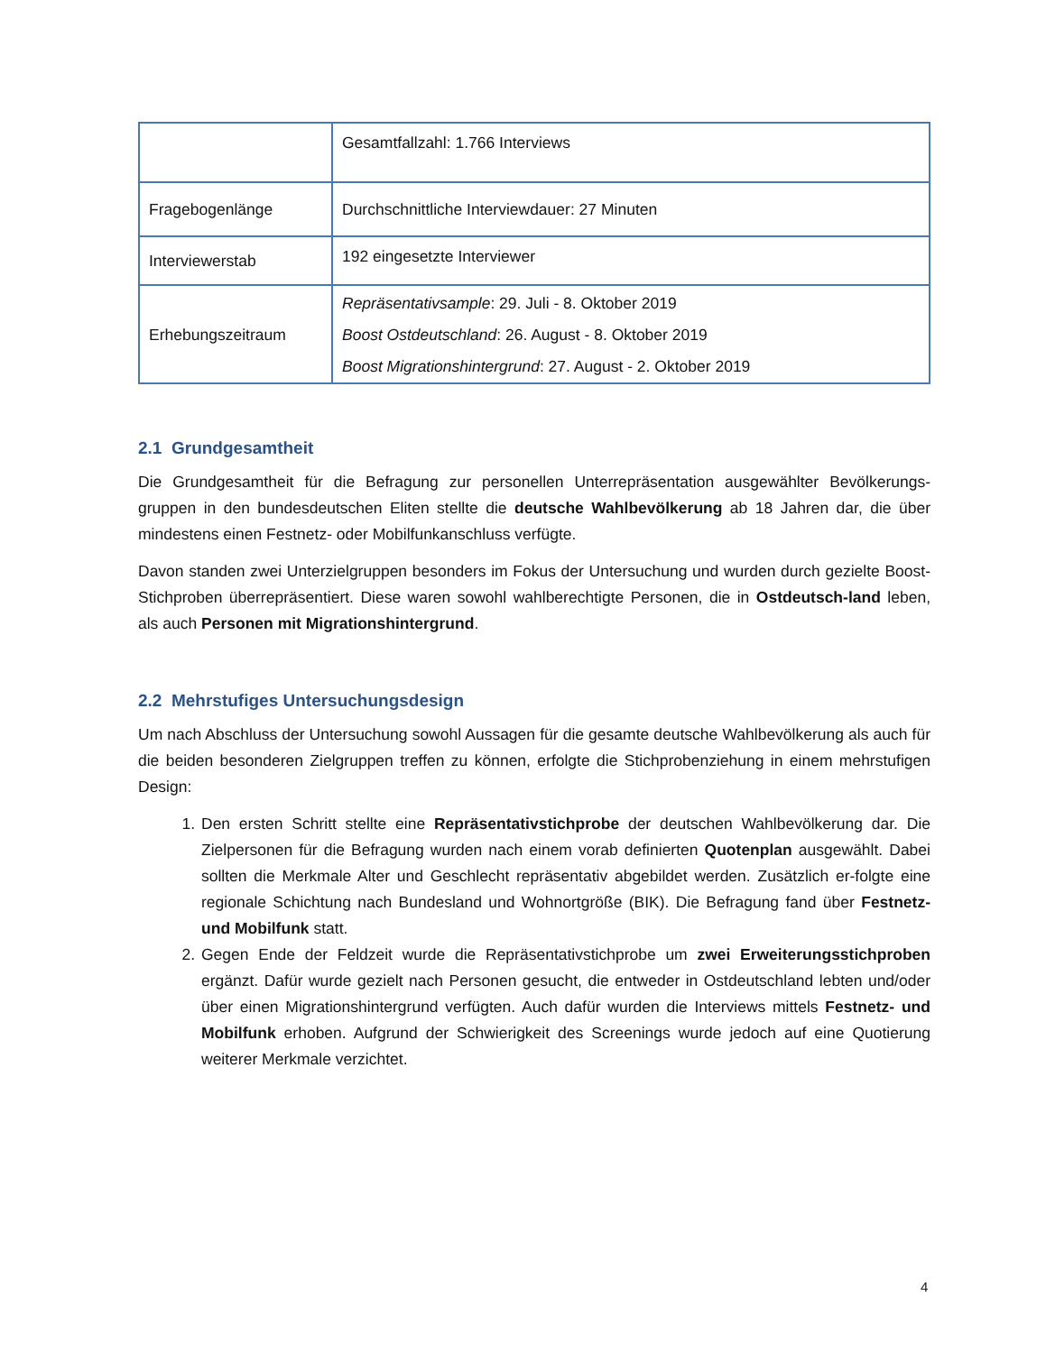| | Gesamtfallzahl: 1.766 Interviews |
| Fragebogenlänge | Durchschnittliche Interviewdauer: 27 Minuten |
| Interviewerstab | 192 eingesetzte Interviewer |
| Erhebungszeitraum | Repräsentativsample : 29. Juli - 8. Oktober 2019 Boost Ostdeutschland : 26. August - 8. Oktober 2019 Boost Migrationshintergrund : 27. August - 2. Oktober 2019 |
2.1 Grundgesamtheit
Die Grundgesamtheit für die Befragung zur personellen Unterrepräsentation ausgewählter Bevölkerungs-gruppen in den bundesdeutschen Eliten stellte die deutsche Wahlbevölkerung ab 18 Jahren dar, die über mindestens einen Festnetz- oder Mobilfunkanschluss verfügte.
Davon standen zwei Unterzielgruppen besonders im Fokus der Untersuchung und wurden durch gezielte Boost-Stichproben überrepräsentiert. Diese waren sowohl wahlberechtigte Personen, die in Ostdeutsch-land leben, als auch Personen mit Migrationshintergrund.
2.2 Mehrstufiges Untersuchungsdesign
Um nach Abschluss der Untersuchung sowohl Aussagen für die gesamte deutsche Wahlbevölkerung als auch für die beiden besonderen Zielgruppen treffen zu können, erfolgte die Stichprobenziehung in einem mehrstufigen Design:
1. Den ersten Schritt stellte eine Repräsentativstichprobe der deutschen Wahlbevölkerung dar. Die Zielpersonen für die Befragung wurden nach einem vorab definierten Quotenplan ausgewählt. Dabei sollten die Merkmale Alter und Geschlecht repräsentativ abgebildet werden. Zusätzlich er-folgte eine regionale Schichtung nach Bundesland und Wohnortgröße (BIK). Die Befragung fand über Festnetz- und Mobilfunk statt.
2. Gegen Ende der Feldzeit wurde die Repräsentativstichprobe um zwei Erweiterungsstichproben ergänzt. Dafür wurde gezielt nach Personen gesucht, die entweder in Ostdeutschland lebten und/oder über einen Migrationshintergrund verfügten. Auch dafür wurden die Interviews mittels Festnetz- und Mobilfunk erhoben. Aufgrund der Schwierigkeit des Screenings wurde jedoch auf eine Quotierung weiterer Merkmale verzichtet.
4